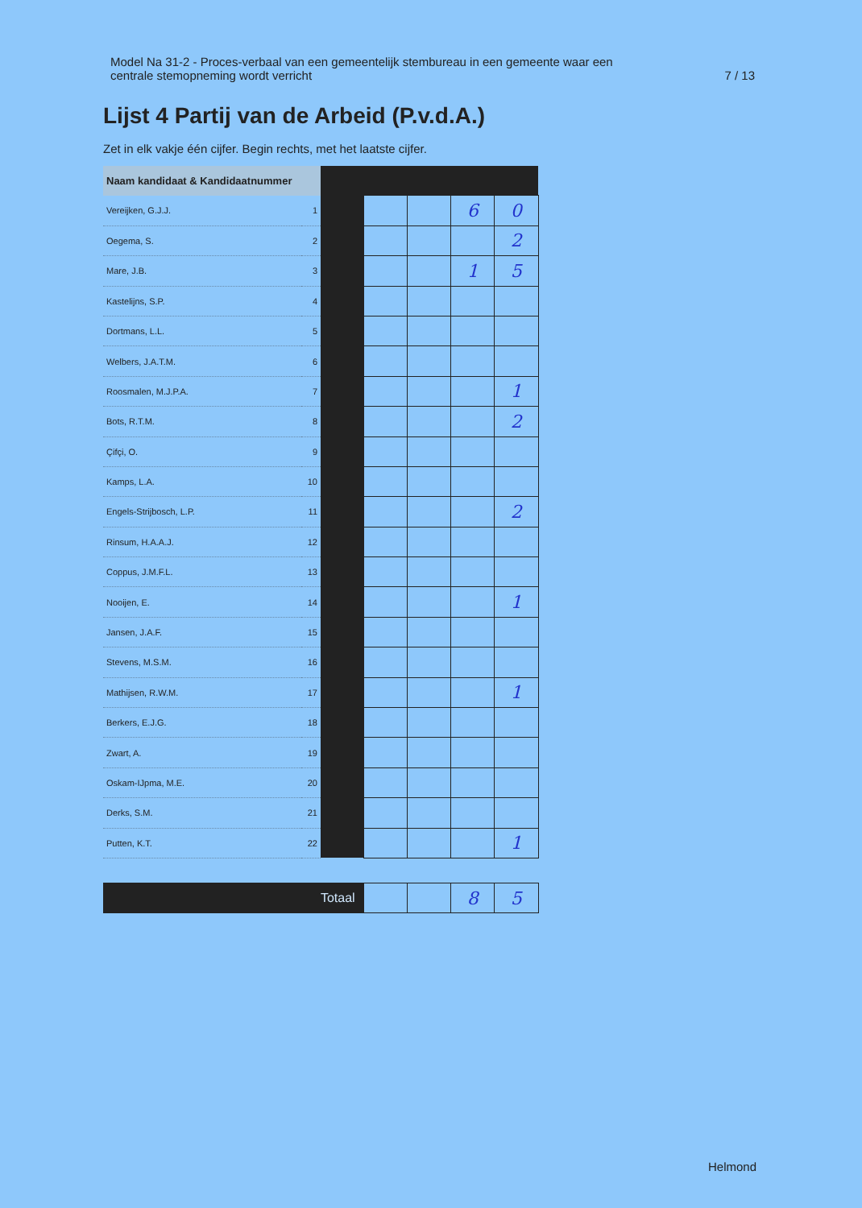Model Na 31-2 - Proces-verbaal van een gemeentelijk stembureau in een gemeente waar een
centrale stemopneming wordt verricht
7 / 13
Lijst 4 Partij van de Arbeid (P.v.d.A.)
Zet in elk vakje één cijfer. Begin rechts, met het laatste cijfer.
| Naam kandidaat & Kandidaatnummer | | | | | | |
| --- | --- | --- | --- | --- | --- | --- |
| Vereijken, G.J.J. | 1 | | | | 6 | 0 |
| Oegema, S. | 2 | | | | | 2 |
| Mare, J.B. | 3 | | | | 1 | 5 |
| Kastelijns, S.P. | 4 | | | | | |
| Dortmans, L.L. | 5 | | | | | |
| Welbers, J.A.T.M. | 6 | | | | | |
| Roosmalen, M.J.P.A. | 7 | | | | | 1 |
| Bots, R.T.M. | 8 | | | | | 2 |
| Çifçi, O. | 9 | | | | | |
| Kamps, L.A. | 10 | | | | | |
| Engels-Strijbosch, L.P. | 11 | | | | | 2 |
| Rinsum, H.A.A.J. | 12 | | | | | |
| Coppus, J.M.F.L. | 13 | | | | | |
| Nooijen, E. | 14 | | | | | 1 |
| Jansen, J.A.F. | 15 | | | | | |
| Stevens, M.S.M. | 16 | | | | | |
| Mathijsen, R.W.M. | 17 | | | | | 1 |
| Berkers, E.J.G. | 18 | | | | | |
| Zwart, A. | 19 | | | | | |
| Oskam-IJpma, M.E. | 20 | | | | | |
| Derks, S.M. | 21 | | | | | |
| Putten, K.T. | 22 | | | | | 1 |
| Totaal | | | | | 8 | 5 |
Helmond